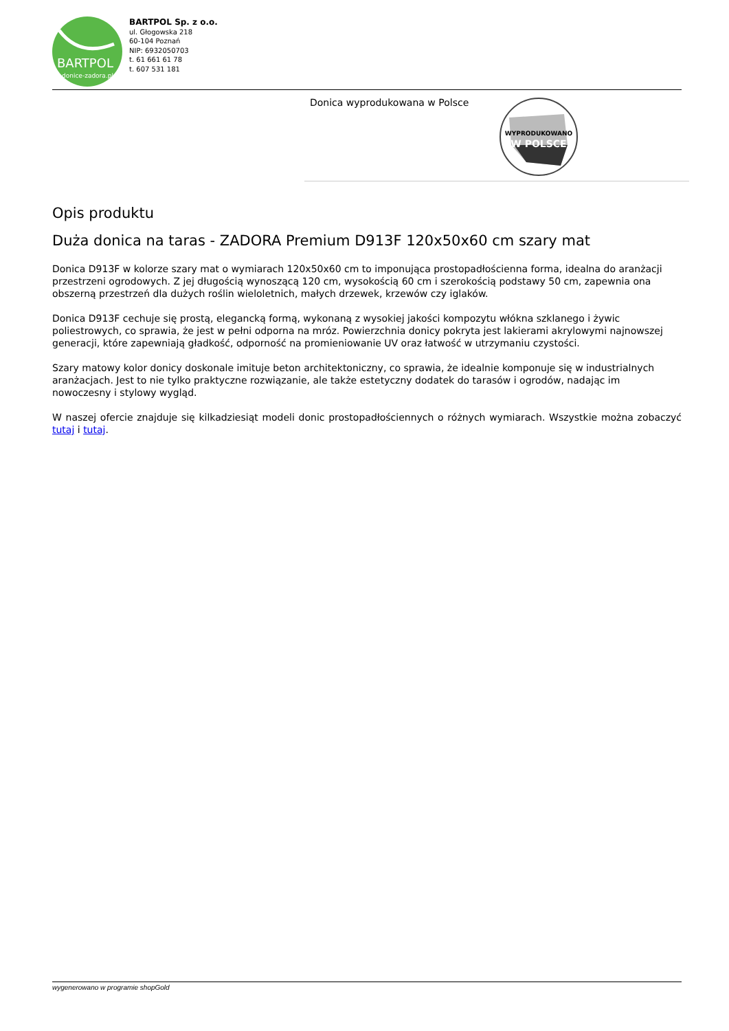BARTPOL
donice-zadora.pl
BARTPOL Sp. z o.o.
ul. Głogowska 218
60-104 Poznań
NIP: 6932050703
t. 61 661 61 78
t. 607 531 181
Donica wyprodukowana w Polsce
WYPRODUKOWANO
W POLSCE
Opis produktu
Duża donica na taras - ZADORA Premium D913F 120x50x60 cm szary mat
Donica D913F w kolorze szary mat o wymiarach 120x50x60 cm to imponująca prostopadłościenna forma, idealna do aranżacji przestrzeni ogrodowych. Z jej długością wynoszącą 120 cm, wysokością 60 cm i szerokością podstawy 50 cm, zapewnia ona obszerną przestrzeń dla dużych roślin wieloletnich, małych drzewek, krzewów czy iglaków.
Donica D913F cechuje się prostą, elegancką formą, wykonaną z wysokiej jakości kompozytu włókna szklanego i żywic poliestrowych, co sprawia, że jest w pełni odporna na mróz. Powierzchnia donicy pokryta jest lakierami akrylowymi najnowszej generacji, które zapewniają gładkość, odporność na promieniowanie UV oraz łatwość w utrzymaniu czystości.
Szary matowy kolor donicy doskonale imituje beton architektoniczny, co sprawia, że idealnie komponuje się w industrialnych aranżacjach. Jest to nie tylko praktyczne rozwiązanie, ale także estetyczny dodatek do tarasów i ogrodów, nadając im nowoczesny i stylowy wygląd.
W naszej ofercie znajduje się kilkadziesiąt modeli donic prostopadłościennych o różnych wymiarach. Wszystkie można zobaczyć tutaj i tutaj.
wygenerowano w programie shopGold